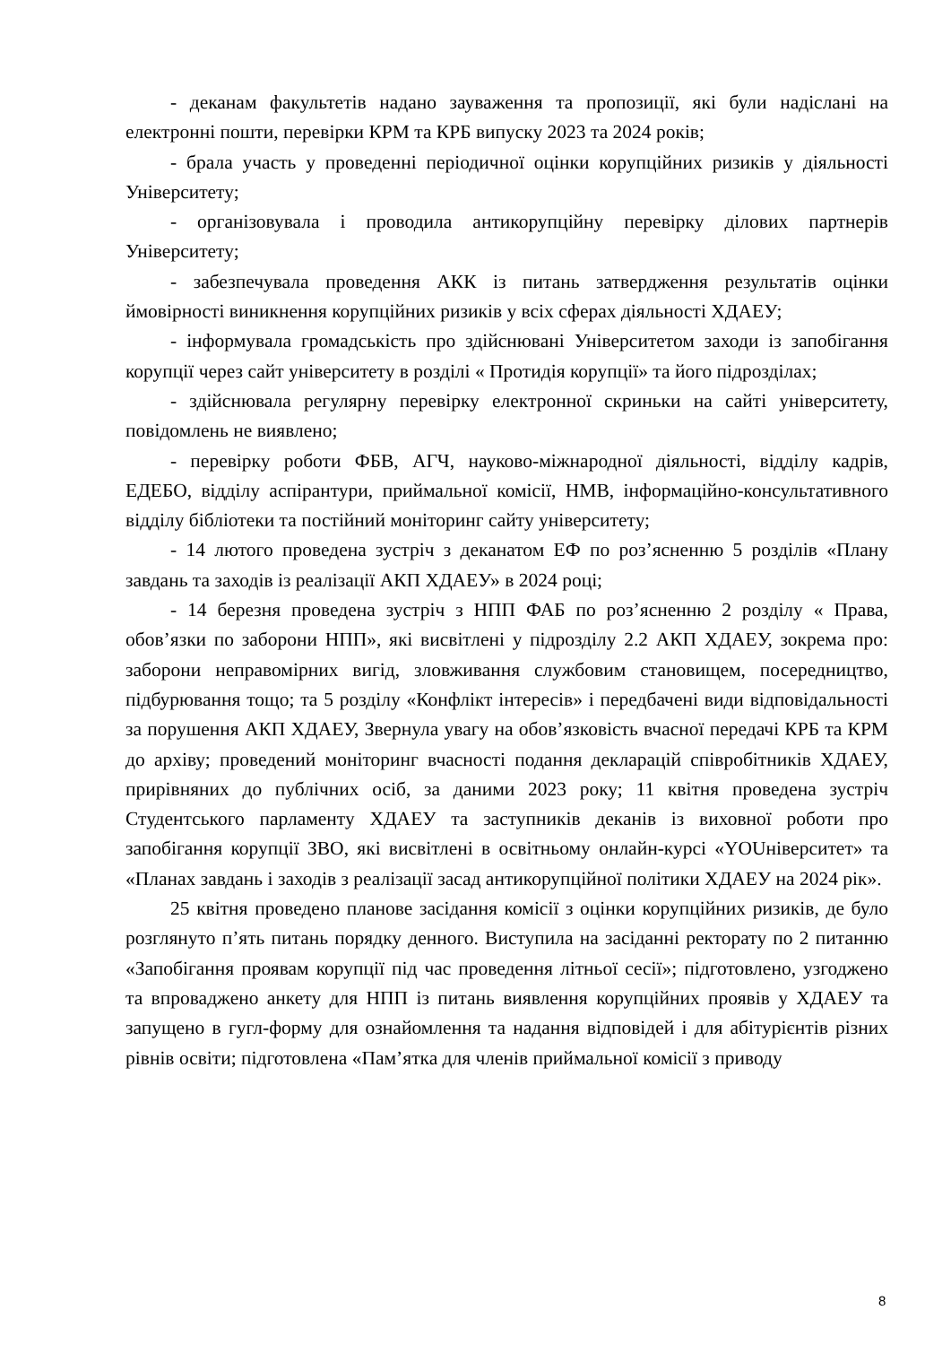- деканам факультетів надано зауваження та пропозиції, які були надіслані на електронні пошти, перевірки КРМ та КРБ випуску 2023 та 2024 років;
- брала участь у проведенні періодичної оцінки корупційних ризиків у діяльності Університету;
- організовувала і проводила антикорупційну перевірку ділових партнерів Університету;
- забезпечувала проведення АКК із питань затвердження результатів оцінки ймовірності виникнення корупційних ризиків у всіх сферах діяльності ХДАЕУ;
- інформувала громадськість про здійснювані Університетом заходи із запобігання корупції через сайт університету в розділі « Протидія корупції» та його підрозділах;
- здійснювала регулярну перевірку електронної скриньки на сайті університету, повідомлень не виявлено;
- перевірку роботи ФБВ, АГЧ, науково-міжнародної діяльності, відділу кадрів, ЕДЕБО, відділу аспірантури, приймальної комісії, НМВ, інформаційно-консультативного відділу бібліотеки та постійний моніторинг сайту університету;
- 14 лютого проведена зустріч з деканатом ЕФ по роз’ясненню 5 розділів «Плану завдань та заходів із реалізації АКП ХДАЕУ» в 2024 році;
- 14 березня проведена зустріч з НПП ФАБ по роз’ясненню 2 розділу « Права, обов’язки по заборони НПП», які висвітлені у підрозділу 2.2 АКП ХДАЕУ, зокрема про: заборони неправомірних вигід, зловживання службовим становищем, посередництво, підбурювання тощо; та 5 розділу «Конфлікт інтересів» і передбачені види відповідальності за порушення АКП ХДАЕУ, Звернула увагу на обов’язковість вчасної передачі КРБ та КРМ до архіву; проведений моніторинг вчасності подання декларацій співробітників ХДАЕУ, прирівняних до публічних осіб, за даними 2023 року; 11 квітня проведена зустріч Студентського парламенту ХДАЕУ та заступників деканів із виховної роботи про запобігання корупції ЗВО, які висвітлені в освітньому онлайн-курсі «YOUніверситет» та «Планах завдань і заходів з реалізації засад антикорупційної політики ХДАЕУ на 2024 рік».
25 квітня проведено планове засідання комісії з оцінки корупційних ризиків, де було розглянуто п’ять питань порядку денного. Виступила на засіданні ректорату по 2 питанню «Запобігання проявам корупції під час проведення літньої сесії»; підготовлено, узгоджено та впроваджено анкету для НПП із питань виявлення корупційних проявів у ХДАЕУ та запущено в гугл-форму для ознайомлення та надання відповідей і для абітурієнтів різних рівнів освіти; підготовлена «Пам’ятка для членів приймальної комісії з приводу
8